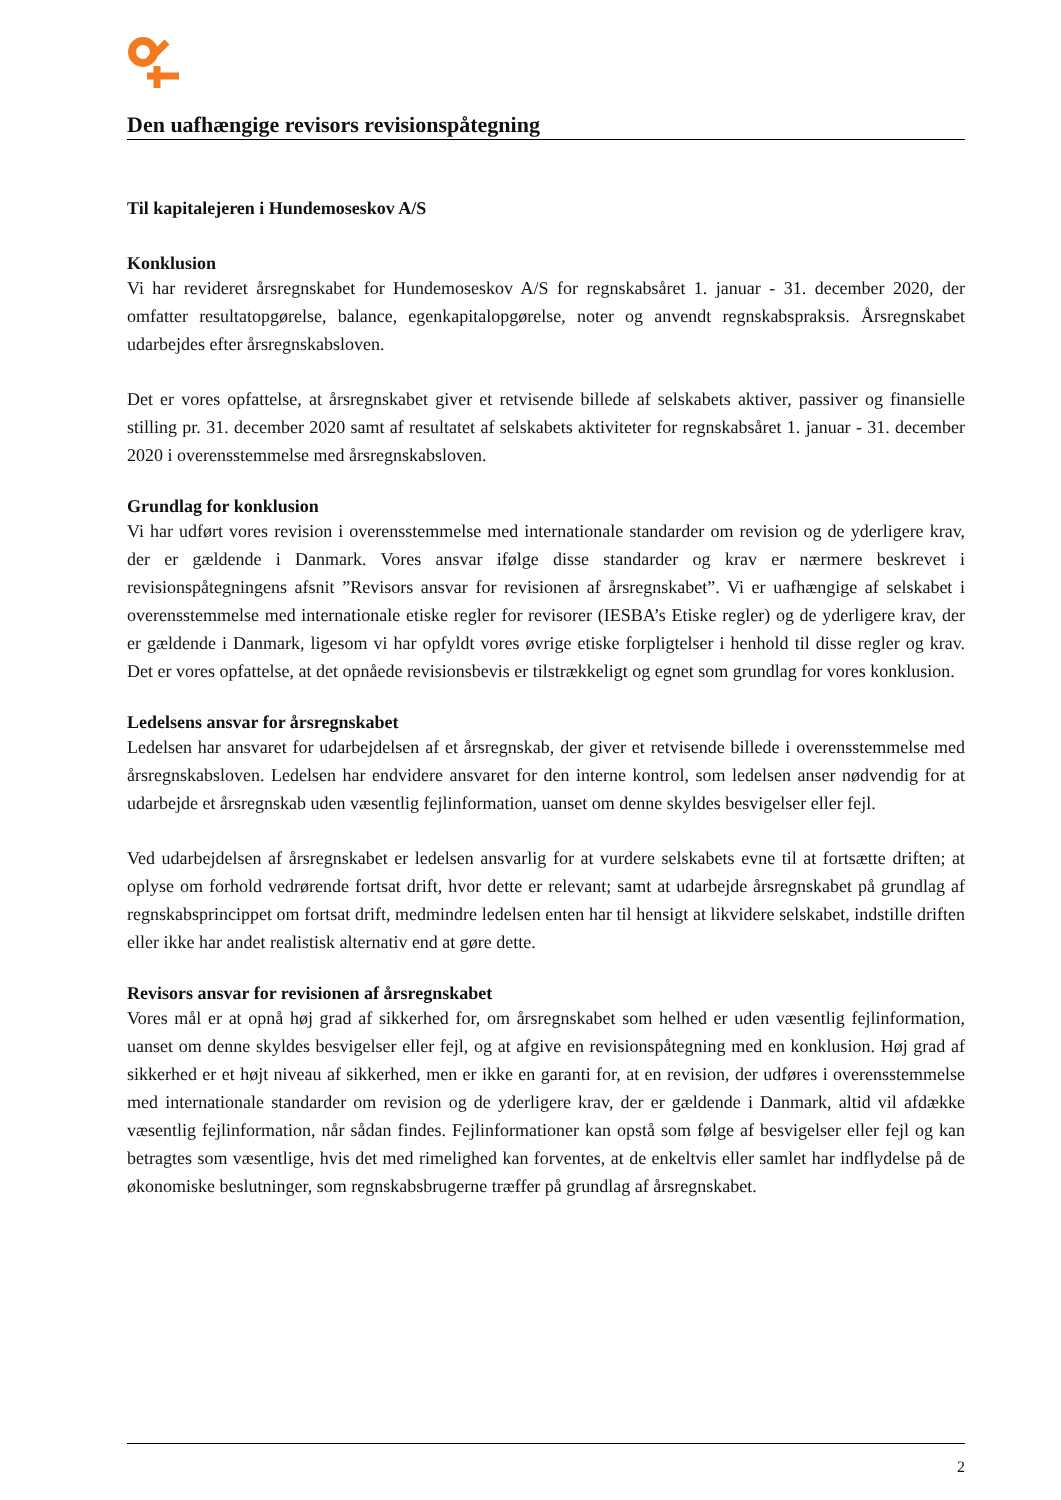Den uafhængige revisors revisionspåtegning
Til kapitalejeren i Hundemoseskov A/S
Konklusion
Vi har revideret årsregnskabet for Hundemoseskov A/S for regnskabsåret 1. januar - 31. december 2020, der omfatter resultatopgørelse, balance, egenkapitalopgørelse, noter og anvendt regnskabspraksis. Årsregnskabet udarbejdes efter årsregnskabsloven.
Det er vores opfattelse, at årsregnskabet giver et retvisende billede af selskabets aktiver, passiver og finansielle stilling pr. 31. december 2020 samt af resultatet af selskabets aktiviteter for regnskabsåret 1. januar - 31. december 2020 i overensstemmelse med årsregnskabsloven.
Grundlag for konklusion
Vi har udført vores revision i overensstemmelse med internationale standarder om revision og de yderligere krav, der er gældende i Danmark. Vores ansvar ifølge disse standarder og krav er nærmere beskrevet i revisionspåtegningens afsnit ”Revisors ansvar for revisionen af årsregnskabet”. Vi er uafhængige af selskabet i overensstemmelse med internationale etiske regler for revisorer (IESBA’s Etiske regler) og de yderligere krav, der er gældende i Danmark, ligesom vi har opfyldt vores øvrige etiske forpligtelser i henhold til disse regler og krav. Det er vores opfattelse, at det opnåede revisionsbevis er tilstrækkeligt og egnet som grundlag for vores konklusion.
Ledelsens ansvar for årsregnskabet
Ledelsen har ansvaret for udarbejdelsen af et årsregnskab, der giver et retvisende billede i overensstemmelse med årsregnskabsloven. Ledelsen har endvidere ansvaret for den interne kontrol, som ledelsen anser nødvendig for at udarbejde et årsregnskab uden væsentlig fejlinformation, uanset om denne skyldes besvigelser eller fejl.
Ved udarbejdelsen af årsregnskabet er ledelsen ansvarlig for at vurdere selskabets evne til at fortsætte driften; at oplyse om forhold vedrørende fortsat drift, hvor dette er relevant; samt at udarbejde årsregnskabet på grundlag af regnskabsprincippet om fortsat drift, medmindre ledelsen enten har til hensigt at likvidere selskabet, indstille driften eller ikke har andet realistisk alternativ end at gøre dette.
Revisors ansvar for revisionen af årsregnskabet
Vores mål er at opnå høj grad af sikkerhed for, om årsregnskabet som helhed er uden væsentlig fejlinformation, uanset om denne skyldes besvigelser eller fejl, og at afgive en revisionspåtegning med en konklusion. Høj grad af sikkerhed er et højt niveau af sikkerhed, men er ikke en garanti for, at en revision, der udføres i overensstemmelse med internationale standarder om revision og de yderligere krav, der er gældende i Danmark, altid vil afdække væsentlig fejlinformation, når sådan findes. Fejlinformationer kan opstå som følge af besvigelser eller fejl og kan betragtes som væsentlige, hvis det med rimelighed kan forventes, at de enkeltvis eller samlet har indflydelse på de økonomiske beslutninger, som regnskabsbrugerne træffer på grundlag af årsregnskabet.
2